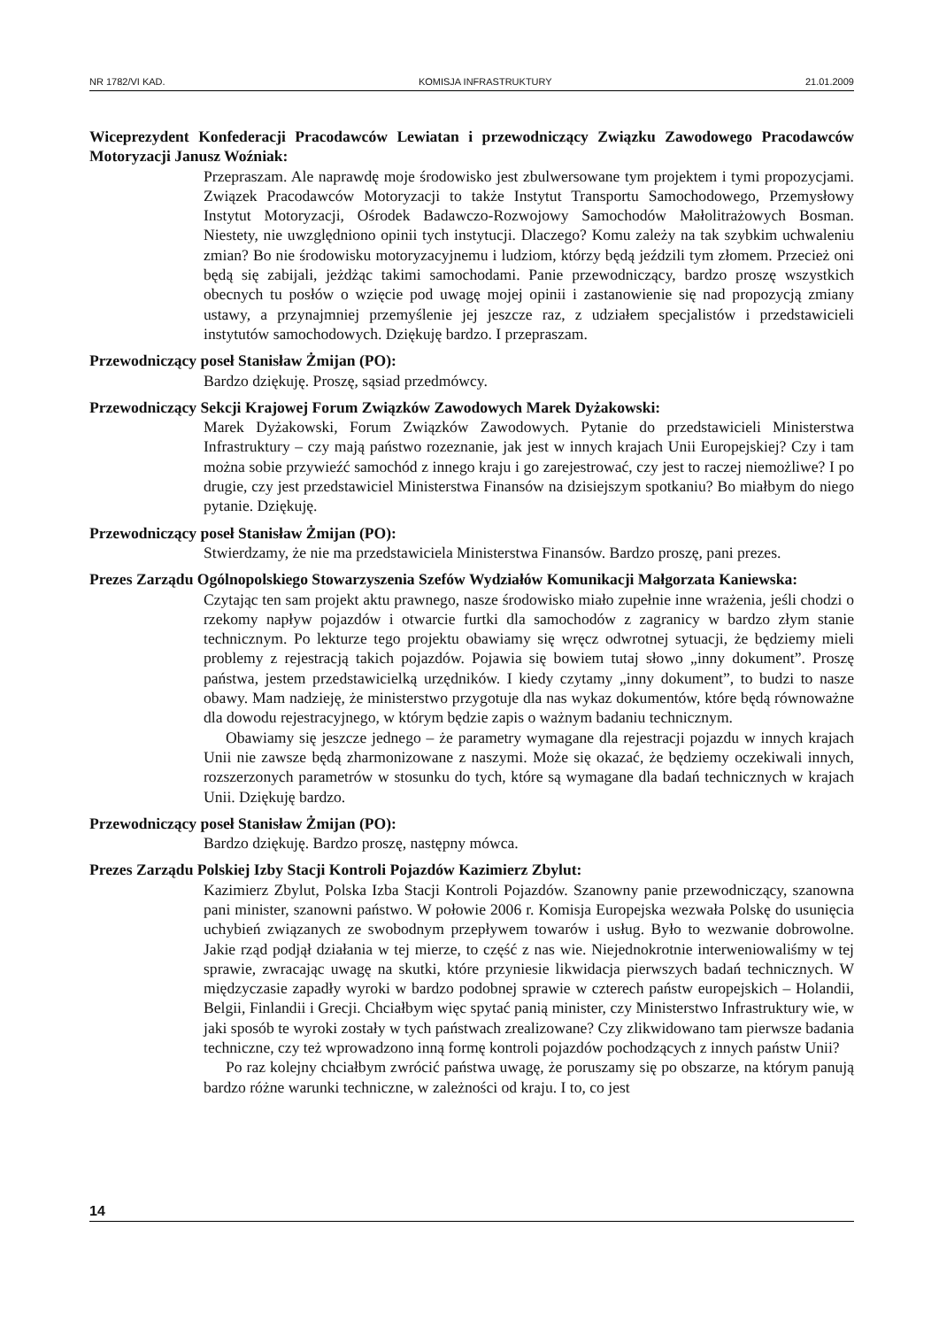NR 1782/VI KAD. KOMISJA INFRASTRUKTURY 21.01.2009
Wiceprezydent Konfederacji Pracodawców Lewiatan i przewodniczący Związku Zawodowego Pracodawców Motoryzacji Janusz Woźniak:
Przepraszam. Ale naprawdę moje środowisko jest zbulwersowane tym projektem i tymi propozycjami. Związek Pracodawców Motoryzacji to także Instytut Transportu Samochodowego, Przemysłowy Instytut Motoryzacji, Ośrodek Badawczo-Rozwojowy Samochodów Małolitrażowych Bosman. Niestety, nie uwzględniono opinii tych instytucji. Dlaczego? Komu zależy na tak szybkim uchwaleniu zmian? Bo nie środowisku motoryzacyjnemu i ludziom, którzy będą jeździli tym złomem. Przecież oni będą się zabijali, jeżdżąc takimi samochodami. Panie przewodniczący, bardzo proszę wszystkich obecnych tu posłów o wzięcie pod uwagę mojej opinii i zastanowienie się nad propozycją zmiany ustawy, a przynajmniej przemyślenie jej jeszcze raz, z udziałem specjalistów i przedstawicieli instytutów samochodowych. Dziękuję bardzo. I przepraszam.
Przewodniczący poseł Stanisław Żmijan (PO):
Bardzo dziękuję. Proszę, sąsiad przedmówcy.
Przewodniczący Sekcji Krajowej Forum Związków Zawodowych Marek Dyżakowski:
Marek Dyżakowski, Forum Związków Zawodowych. Pytanie do przedstawicieli Ministerstwa Infrastruktury – czy mają państwo rozeznanie, jak jest w innych krajach Unii Europejskiej? Czy i tam można sobie przywieźć samochód z innego kraju i go zarejestrować, czy jest to raczej niemożliwe? I po drugie, czy jest przedstawiciel Ministerstwa Finansów na dzisiejszym spotkaniu? Bo miałbym do niego pytanie. Dziękuję.
Przewodniczący poseł Stanisław Żmijan (PO):
Stwierdzamy, że nie ma przedstawiciela Ministerstwa Finansów. Bardzo proszę, pani prezes.
Prezes Zarządu Ogólnopolskiego Stowarzyszenia Szefów Wydziałów Komunikacji Małgorzata Kaniewska:
Czytając ten sam projekt aktu prawnego, nasze środowisko miało zupełnie inne wrażenia, jeśli chodzi o rzekomy napływ pojazdów i otwarcie furtki dla samochodów z zagranicy w bardzo złym stanie technicznym. Po lekturze tego projektu obawiamy się wręcz odwrotnej sytuacji, że będziemy mieli problemy z rejestracją takich pojazdów. Pojawia się bowiem tutaj słowo „inny dokument”. Proszę państwa, jestem przedstawicielką urzędników. I kiedy czytamy „inny dokument”, to budzi to nasze obawy. Mam nadzieję, że ministerstwo przygotuje dla nas wykaz dokumentów, które będą równoważne dla dowodu rejestracyjnego, w którym będzie zapis o ważnym badaniu technicznym.
Obawiamy się jeszcze jednego – że parametry wymagane dla rejestracji pojazdu w innych krajach Unii nie zawsze będą zharmonizowane z naszymi. Może się okazać, że będziemy oczekiwali innych, rozszerzonych parametrów w stosunku do tych, które są wymagane dla badań technicznych w krajach Unii. Dziękuję bardzo.
Przewodniczący poseł Stanisław Żmijan (PO):
Bardzo dziękuję. Bardzo proszę, następny mówca.
Prezes Zarządu Polskiej Izby Stacji Kontroli Pojazdów Kazimierz Zbylut:
Kazimierz Zbylut, Polska Izba Stacji Kontroli Pojazdów. Szanowny panie przewodniczący, szanowna pani minister, szanowni państwo. W połowie 2006 r. Komisja Europejska wezwała Polskę do usunięcia uchybień związanych ze swobodnym przepływem towarów i usług. Było to wezwanie dobrowolne. Jakie rząd podjął działania w tej mierze, to część z nas wie. Niejednokrotnie interweniowaliśmy w tej sprawie, zwracając uwagę na skutki, które przyniesie likwidacja pierwszych badań technicznych. W międzyczasie zapadły wyroki w bardzo podobnej sprawie w czterech państw europejskich – Holandii, Belgii, Finlandii i Grecji. Chciałbym więc spytać panią minister, czy Ministerstwo Infrastruktury wie, w jaki sposób te wyroki zostały w tych państwach zrealizowane? Czy zlikwidowano tam pierwsze badania techniczne, czy też wprowadzono inną formę kontroli pojazdów pochodzących z innych państw Unii?
Po raz kolejny chciałbym zwrócić państwa uwagę, że poruszamy się po obszarze, na którym panują bardzo różne warunki techniczne, w zależności od kraju. I to, co jest
14